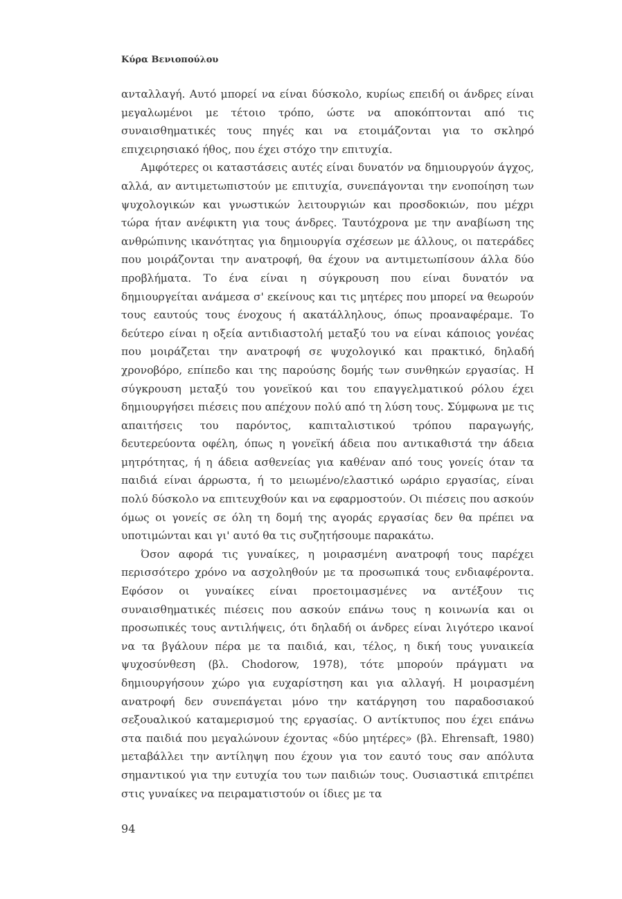Κύρα Βενιοπούλου
ανταλλαγή. Αυτό μπορεί να είναι δύσκολο, κυρίως επειδή οι άνδρες είναι μεγαλωμένοι με τέτοιο τρόπο, ώστε να αποκόπτονται από τις συναισθηματικές τους πηγές και να ετοιμάζονται για το σκληρό επιχειρησιακό ήθος, που έχει στόχο την επιτυχία.
Αμφότερες οι καταστάσεις αυτές είναι δυνατόν να δημιουργούν άγχος, αλλά, αν αντιμετωπιστούν με επιτυχία, συνεπάγονται την ενοποίηση των ψυχολογικών και γνωστικών λειτουργιών και προσδοκιών, που μέχρι τώρα ήταν ανέφικτη για τους άνδρες. Ταυτόχρονα με την αναβίωση της ανθρώπινης ικανότητας για δημιουργία σχέσεων με άλλους, οι πατεράδες που μοιράζονται την ανατροφή, θα έχουν να αντιμετωπίσουν άλλα δύο προβλήματα. Το ένα είναι η σύγκρουση που είναι δυνατόν να δημιουργείται ανάμεσα σ' εκείνους και τις μητέρες που μπορεί να θεωρούν τους εαυτούς τους ένοχους ή ακατάλληλους, όπως προαναφέραμε. Το δεύτερο είναι η οξεία αντιδιαστολή μεταξύ του να είναι κάποιος γονέας που μοιράζεται την ανατροφή σε ψυχολογικό και πρακτικό, δηλαδή χρονοβόρο, επίπεδο και της παρούσης δομής των συνθηκών εργασίας. Η σύγκρουση μεταξύ του γονεϊκού και του επαγγελματικού ρόλου έχει δημιουργήσει πιέσεις που απέχουν πολύ από τη λύση τους. Σύμφωνα με τις απαιτήσεις του παρόντος, καπιταλιστικού τρόπου παραγωγής, δευτερεύοντα οφέλη, όπως η γονεϊκή άδεια που αντικαθιστά την άδεια μητρότητας, ή η άδεια ασθενείας για καθέναν από τους γονείς όταν τα παιδιά είναι άρρωστα, ή το μειωμένο/ελαστικό ωράριο εργασίας, είναι πολύ δύσκολο να επιτευχθούν και να εφαρμοστούν. Οι πιέσεις που ασκούν όμως οι γονείς σε όλη τη δομή της αγοράς εργασίας δεν θα πρέπει να υποτιμώνται και γι' αυτό θα τις συζητήσουμε παρακάτω.
Όσον αφορά τις γυναίκες, η μοιρασμένη ανατροφή τους παρέχει περισσότερο χρόνο να ασχοληθούν με τα προσωπικά τους ενδιαφέροντα. Εφόσον οι γυναίκες είναι προετοιμασμένες να αντέξουν τις συναισθηματικές πιέσεις που ασκούν επάνω τους η κοινωνία και οι προσωπικές τους αντιλήψεις, ότι δηλαδή οι άνδρες είναι λιγότερο ικανοί να τα βγάλουν πέρα με τα παιδιά, και, τέλος, η δική τους γυναικεία ψυχοσύνθεση (βλ. Chodorow, 1978), τότε μπορούν πράγματι να δημιουργήσουν χώρο για ευχαρίστηση και για αλλαγή. Η μοιρασμένη ανατροφή δεν συνεπάγεται μόνο την κατάργηση του παραδοσιακού σεξουαλικού καταμερισμού της εργασίας. Ο αντίκτυπος που έχει επάνω στα παιδιά που μεγαλώνουν έχοντας «δύο μητέρες» (βλ. Ehrensaft, 1980) μεταβάλλει την αντίληψη που έχουν για τον εαυτό τους σαν απόλυτα σημαντικού για την ευτυχία του των παιδιών τους. Ουσιαστικά επιτρέπει στις γυναίκες να πειραματιστούν οι ίδιες με τα
94